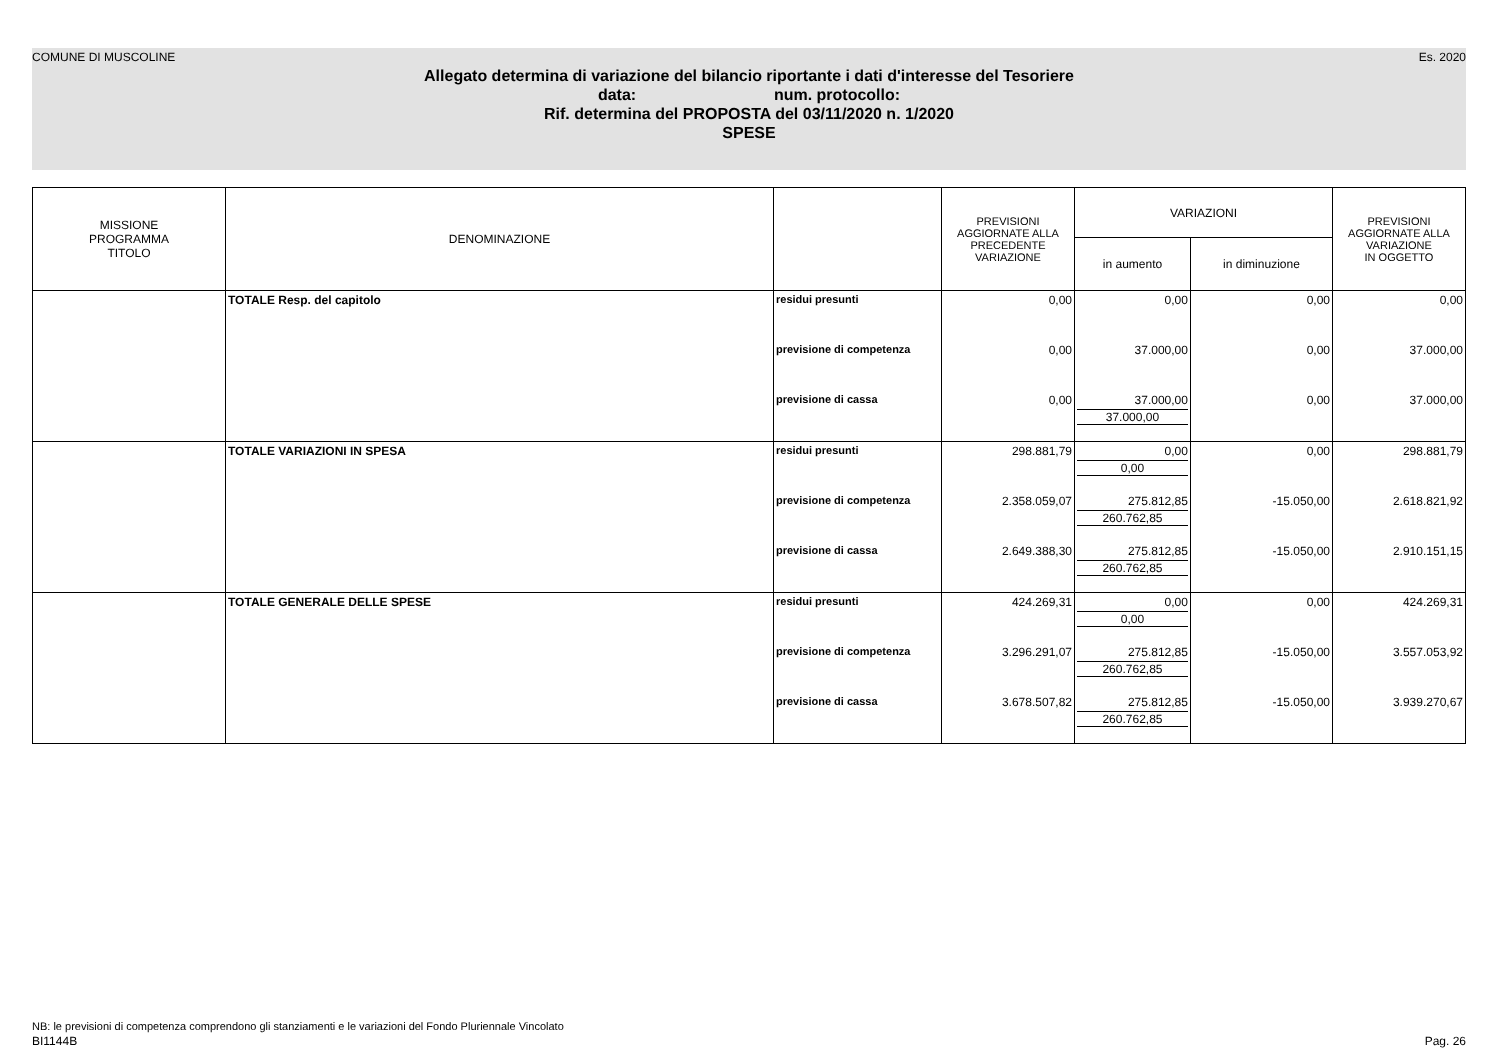COMUNE DI MUSCOLINE Es. 2020
Allegato determina di variazione del bilancio riportante i dati d'interesse del Tesoriere
data: num. protocollo:
Rif. determina del PROPOSTA del 03/11/2020 n. 1/2020
SPESE
| MISSIONE PROGRAMMA TITOLO | DENOMINAZIONE | | PREVISIONI AGGIORNATE ALLA PRECEDENTE VARIAZIONE | VARIAZIONI | | PREVISIONI AGGIORNATE ALLA VARIAZIONE IN OGGETTO |
| --- | --- | --- | --- | --- | --- | --- |
| | | | | in aumento | in diminuzione | |
| | TOTALE Resp. del capitolo | residui presunti | 0,00 | 0,00 | 0,00 | 0,00 |
| | | previsione di competenza | 0,00 | 37.000,00 | 0,00 | 37.000,00 |
| | | previsione di cassa | 0,00 | 37.000,00 37.000,00 | 0,00 | 37.000,00 |
| | TOTALE VARIAZIONI IN SPESA | residui presunti | 298.881,79 | 0,00 0,00 | 0,00 | 298.881,79 |
| | | previsione di competenza | 2.358.059,07 | 275.812,85 260.762,85 | -15.050,00 | 2.618.821,92 |
| | | previsione di cassa | 2.649.388,30 | 275.812,85 260.762,85 | -15.050,00 | 2.910.151,15 |
| | TOTALE GENERALE DELLE SPESE | residui presunti | 424.269,31 | 0,00 0,00 | 0,00 | 424.269,31 |
| | | previsione di competenza | 3.296.291,07 | 275.812,85 260.762,85 | -15.050,00 | 3.557.053,92 |
| | | previsione di cassa | 3.678.507,82 | 275.812,85 260.762,85 | -15.050,00 | 3.939.270,67 |
NB: le previsioni di competenza comprendono gli stanziamenti e le variazioni del Fondo Pluriennale Vincolato
BI1144B Pag. 26